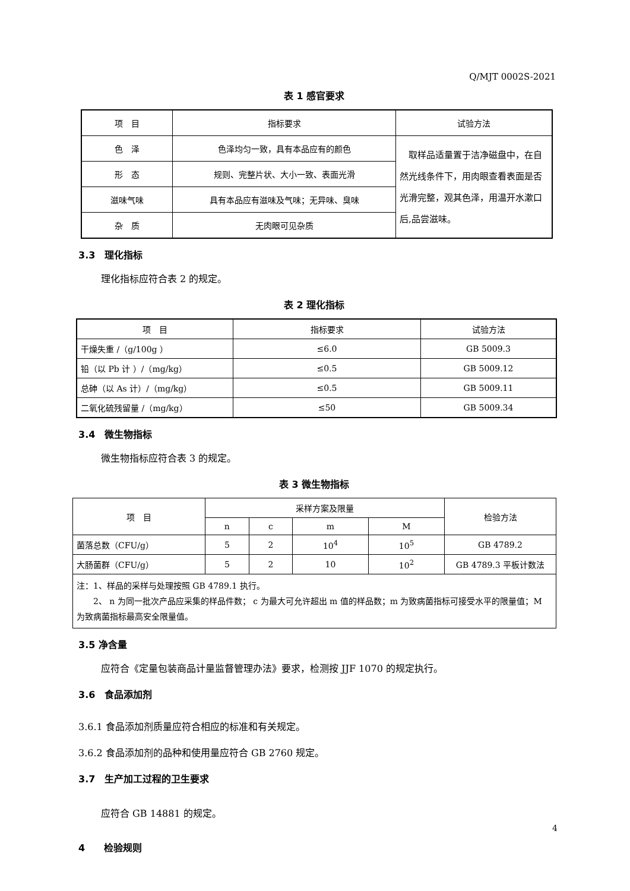Q/MJT 0002S-2021
表 1 感官要求
| 项 目 | 指标要求 | 试验方法 |
| 色 泽 | 色泽均匀一致，具有本品应有的颜色 | 取样品适量置于洁净磁盘中，在自然光线条件下，用肉眼查看表面是否光滑完整，观其色泽，用温开水漱口后,品尝滋味。 |
| 形 态 | 规则、完整片状、大小一致、表面光滑 | |
| 滋味气味 | 具有本品应有滋味及气味；无异味、臭味 | |
| 杂 质 | 无肉眼可见杂质 | |
3.3　理化指标
理化指标应符合表 2 的规定。
表 2 理化指标
| 项 目 | 指标要求 | 试验方法 |
| 干燥失重 /（g/100g ） | ≤6.0 | GB 5009.3 |
| 铅（以 Pb 计 ）/（mg/kg） | ≤0.5 | GB 5009.12 |
| 总砷（以 As 计）/（mg/kg） | ≤0.5 | GB 5009.11 |
| 二氧化硫残留量 /（mg/kg） | ≤50 | GB 5009.34 |
3.4　微生物指标
微生物指标应符合表 3 的规定。
表 3 微生物指标
| 项 目 | 采样方案及限量 | | | | 检验方法 |
| | n | c | m | M | |
| 菌落总数（CFU/g） | 5 | 2 | 10<sup>4</sup> | 10<sup>5</sup> | GB 4789.2 |
| 大肠菌群（CFU/g） | 5 | 2 | 10 | 10<sup>2</sup> | GB 4789.3 平板计数法 |
| 注：1、样品的采样与处理按照 GB 4789.1 执行。 2、 n 为同一批次产品应采集的样品件数； c 为最大可允许超出 m 值的样品数；m 为致病菌指标可接受水平的限量值；M 为致病菌指标最高安全限量值。 | | | | | |
3.5 净含量
应符合《定量包装商品计量监督管理办法》要求，检测按 JJF 1070 的规定执行。
3.6　食品添加剂
3.6.1 食品添加剂质量应符合相应的标准和有关规定。
3.6.2 食品添加剂的品种和使用量应符合 GB 2760 规定。
3.7　生产加工过程的卫生要求
应符合 GB 14881 的规定。
4　　检验规则
4